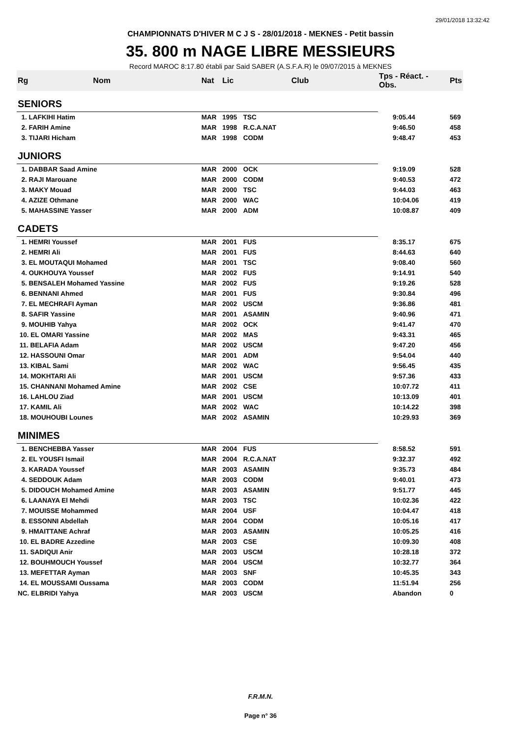29/01/2018 13:32:42
CHAMPIONNATS D'HIVER M C J S - 28/01/2018 - MEKNES - Petit bassin
35. 800 m NAGE LIBRE MESSIEURS
Record MAROC 8:17.80 établi par Said SABER (A.S.F.A.R) le 09/07/2015 à MEKNES
| Rg | Nom | Nat | Lic | Club | Tps - Réact. - Obs. | Pts |
| --- | --- | --- | --- | --- | --- | --- |
| SENIORS | | | | | | |
| 1. LAFKIHI Hatim | | MAR | 1995 | TSC | 9:05.44 | 569 |
| 2. FARIH Amine | | MAR | 1998 | R.C.A.NAT | 9:46.50 | 458 |
| 3. TIJARI Hicham | | MAR | 1998 | CODM | 9:48.47 | 453 |
| JUNIORS | | | | | | |
| 1. DABBAR Saad Amine | | MAR | 2000 | OCK | 9:19.09 | 528 |
| 2. RAJI Marouane | | MAR | 2000 | CODM | 9:40.53 | 472 |
| 3. MAKY Mouad | | MAR | 2000 | TSC | 9:44.03 | 463 |
| 4. AZIZE Othmane | | MAR | 2000 | WAC | 10:04.06 | 419 |
| 5. MAHASSINE Yasser | | MAR | 2000 | ADM | 10:08.87 | 409 |
| CADETS | | | | | | |
| 1. HEMRI Youssef | | MAR | 2001 | FUS | 8:35.17 | 675 |
| 2. HEMRI Ali | | MAR | 2001 | FUS | 8:44.63 | 640 |
| 3. EL MOUTAQUI Mohamed | | MAR | 2001 | TSC | 9:08.40 | 560 |
| 4. OUKHOUYA Youssef | | MAR | 2002 | FUS | 9:14.91 | 540 |
| 5. BENSALEH Mohamed Yassine | | MAR | 2002 | FUS | 9:19.26 | 528 |
| 6. BENNANI Ahmed | | MAR | 2001 | FUS | 9:30.84 | 496 |
| 7. EL MECHRAFI Ayman | | MAR | 2002 | USCM | 9:36.86 | 481 |
| 8. SAFIR Yassine | | MAR | 2001 | ASAMIN | 9:40.96 | 471 |
| 9. MOUHIB Yahya | | MAR | 2002 | OCK | 9:41.47 | 470 |
| 10. EL OMARI Yassine | | MAR | 2002 | MAS | 9:43.31 | 465 |
| 11. BELAFIA Adam | | MAR | 2002 | USCM | 9:47.20 | 456 |
| 12. HASSOUNI Omar | | MAR | 2001 | ADM | 9:54.04 | 440 |
| 13. KIBAL Sami | | MAR | 2002 | WAC | 9:56.45 | 435 |
| 14. MOKHTARI Ali | | MAR | 2001 | USCM | 9:57.36 | 433 |
| 15. CHANNANI Mohamed Amine | | MAR | 2002 | CSE | 10:07.72 | 411 |
| 16. LAHLOU Ziad | | MAR | 2001 | USCM | 10:13.09 | 401 |
| 17. KAMIL Ali | | MAR | 2002 | WAC | 10:14.22 | 398 |
| 18. MOUHOUBI Lounes | | MAR | 2002 | ASAMIN | 10:29.93 | 369 |
| MINIMES | | | | | | |
| 1. BENCHEBBA Yasser | | MAR | 2004 | FUS | 8:58.52 | 591 |
| 2. EL YOUSFI Ismail | | MAR | 2004 | R.C.A.NAT | 9:32.37 | 492 |
| 3. KARADA Youssef | | MAR | 2003 | ASAMIN | 9:35.73 | 484 |
| 4. SEDDOUK Adam | | MAR | 2003 | CODM | 9:40.01 | 473 |
| 5. DIDOUCH Mohamed Amine | | MAR | 2003 | ASAMIN | 9:51.77 | 445 |
| 6. LAANAYA El Mehdi | | MAR | 2003 | TSC | 10:02.36 | 422 |
| 7. MOUISSE Mohammed | | MAR | 2004 | USF | 10:04.47 | 418 |
| 8. ESSONNI Abdellah | | MAR | 2004 | CODM | 10:05.16 | 417 |
| 9. HMAITTANE Achraf | | MAR | 2003 | ASAMIN | 10:05.25 | 416 |
| 10. EL BADRE Azzedine | | MAR | 2003 | CSE | 10:09.30 | 408 |
| 11. SADIQUI Anir | | MAR | 2003 | USCM | 10:28.18 | 372 |
| 12. BOUHMOUCH Youssef | | MAR | 2004 | USCM | 10:32.77 | 364 |
| 13. MEFETTAR Ayman | | MAR | 2003 | SNF | 10:45.35 | 343 |
| 14. EL MOUSSAMI Oussama | | MAR | 2003 | CODM | 11:51.94 | 256 |
| NC. ELBRIDI Yahya | | MAR | 2003 | USCM | Abandon | 0 |
F.R.M.N.
Page n° 36